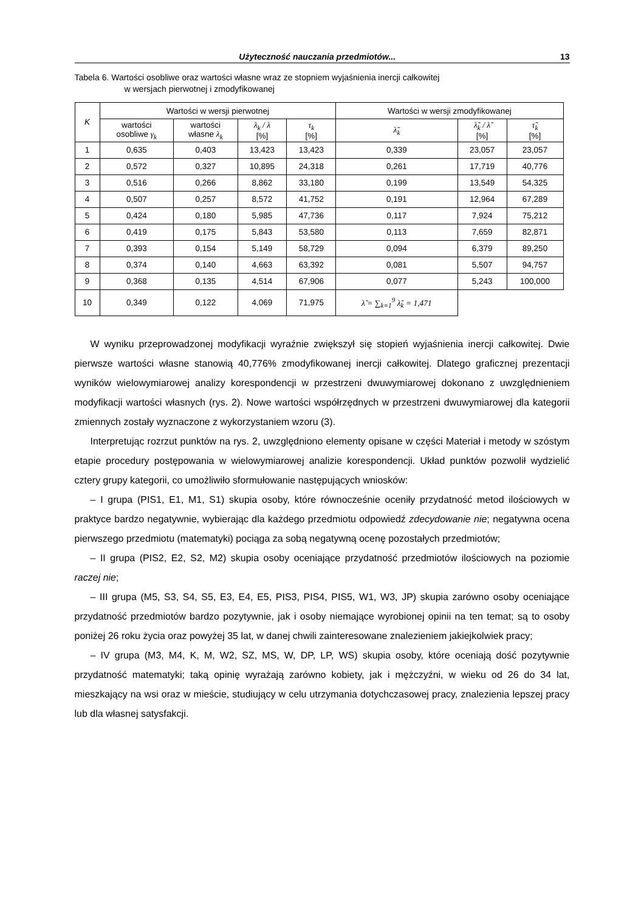Użyteczność nauczania przedmiotów... 13
Tabela 6. Wartości osobliwe oraz wartości własne wraz ze stopniem wyjaśnienia inercji całkowitej
w wersjach pierwotnej i zmodyfikowanej
| K | Wartości w wersji pierwotnej | | | | Wartości w wersji zmodyfikowanej | | |
| --- | --- | --- | --- | --- | --- | --- | --- |
| | wartości osobliwe γ<sub>k</sub> | wartości własne λ<sub>k</sub> | λ<sub>k</sub> / λ [%] | τ<sub>k</sub> [%] | λ̃<sub>k</sub> | λ̃<sub>k</sub> / λ̃ [%] | τ̃<sub>k</sub> [%] |
| 1 | 0,635 | 0,403 | 13,423 | 13,423 | 0,339 | 23,057 | 23,057 |
| 2 | 0,572 | 0,327 | 10,895 | 24,318 | 0,261 | 17,719 | 40,776 |
| 3 | 0,516 | 0,266 | 8,862 | 33,180 | 0,199 | 13,549 | 54,325 |
| 4 | 0,507 | 0,257 | 8,572 | 41,752 | 0,191 | 12,964 | 67,289 |
| 5 | 0,424 | 0,180 | 5,985 | 47,736 | 0,117 | 7,924 | 75,212 |
| 6 | 0,419 | 0,175 | 5,843 | 53,580 | 0,113 | 7,659 | 82,871 |
| 7 | 0,393 | 0,154 | 5,149 | 58,729 | 0,094 | 6,379 | 89,250 |
| 8 | 0,374 | 0,140 | 4,663 | 63,392 | 0,081 | 5,507 | 94,757 |
| 9 | 0,368 | 0,135 | 4,514 | 67,906 | 0,077 | 5,243 | 100,000 |
| 10 | 0,349 | 0,122 | 4,069 | 71,975 | λ̃ = ∑<sub>k=1</sub><sup>9</sup> λ̃<sub>k</sub> = 1,471 | | |
W wyniku przeprowadzonej modyfikacji wyraźnie zwiększył się stopień wyjaśnienia inercji całkowitej. Dwie pierwsze wartości własne stanowią 40,776% zmodyfikowanej inercji całkowitej. Dlatego graficznej prezentacji wyników wielowymiarowej analizy korespondencji w przestrzeni dwuwymiarowej dokonano z uwzględnieniem modyfikacji wartości własnych (rys. 2). Nowe wartości współrzędnych w przestrzeni dwuwymiarowej dla kategorii zmiennych zostały wyznaczone z wykorzystaniem wzoru (3).
Interpretując rozrzut punktów na rys. 2, uwzględniono elementy opisane w części Materiał i metody w szóstym etapie procedury postępowania w wielowymiarowej analizie korespondencji. Układ punktów pozwolił wydzielić cztery grupy kategorii, co umożliwiło sformułowanie następujących wniosków:
– I grupa (PIS1, E1, M1, S1) skupia osoby, które równocześnie oceniły przydatność metod ilościowych w praktyce bardzo negatywnie, wybierając dla każdego przedmiotu odpowiedź zdecydowanie nie; negatywna ocena pierwszego przedmiotu (matematyki) pociąga za sobą negatywną ocenę pozostałych przedmiotów;
– II grupa (PIS2, E2, S2, M2) skupia osoby oceniające przydatność przedmiotów ilościowych na poziomie raczej nie;
– III grupa (M5, S3, S4, S5, E3, E4, E5, PIS3, PIS4, PIS5, W1, W3, JP) skupia zarówno osoby oceniające przydatność przedmiotów bardzo pozytywnie, jak i osoby niemające wyrobionej opinii na ten temat; są to osoby poniżej 26 roku życia oraz powyżej 35 lat, w danej chwili zainteresowane znalezieniem jakiejkolwiek pracy;
– IV grupa (M3, M4, K, M, W2, SZ, MS, W, DP, LP, WS) skupia osoby, które oceniają dość pozytywnie przydatność matematyki; taką opinię wyrażają zarówno kobiety, jak i mężczyźni, w wieku od 26 do 34 lat, mieszkający na wsi oraz w mieście, studiujący w celu utrzymania dotychczasowej pracy, znalezienia lepszej pracy lub dla własnej satysfakcji.